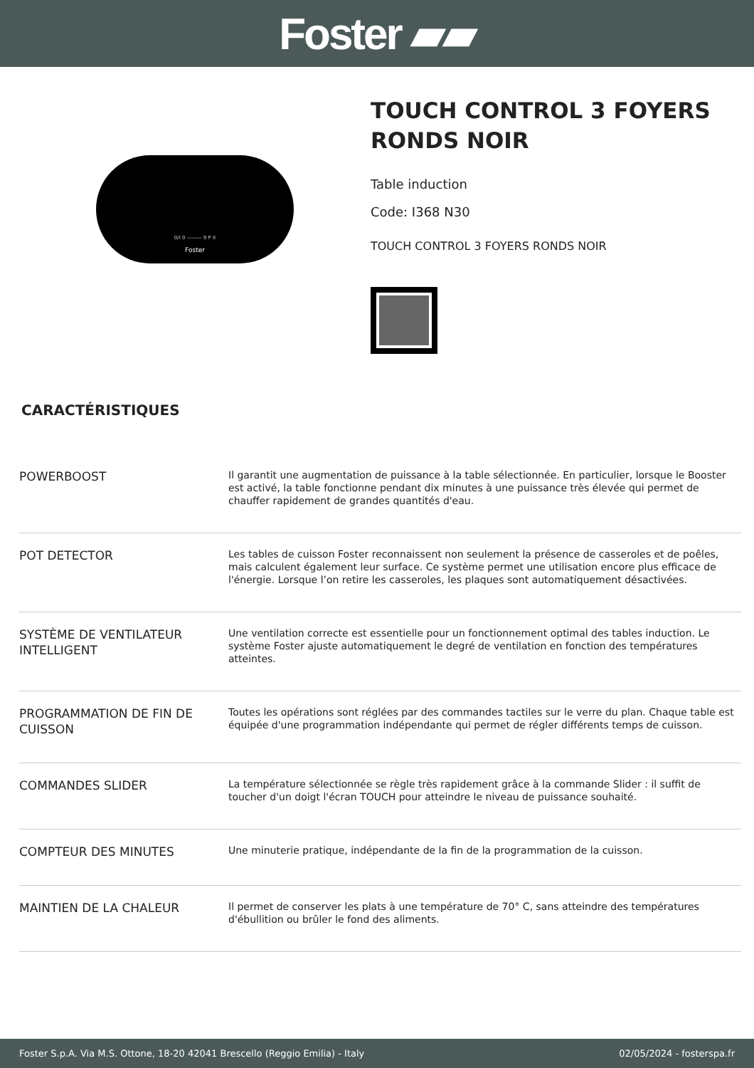Foster ▰▰
0/I 0 ——— 9 P II
Foster
TOUCH CONTROL 3 FOYERS RONDS NOIR
Table induction
Code: I368 N30
TOUCH CONTROL 3 FOYERS RONDS NOIR
CARACTÉRISTIQUES
| POWERBOOST | Il garantit une augmentation de puissance à la table sélectionnée. En particulier, lorsque le Booster est activé, la table fonctionne pendant dix minutes à une puissance très élevée qui permet de chauffer rapidement de grandes quantités d'eau. |
| POT DETECTOR | Les tables de cuisson Foster reconnaissent non seulement la présence de casseroles et de poêles, mais calculent également leur surface. Ce système permet une utilisation encore plus efficace de l'énergie. Lorsque l’on retire les casseroles, les plaques sont automatiquement désactivées. |
| SYSTÈME DE VENTILATEUR INTELLIGENT | Une ventilation correcte est essentielle pour un fonctionnement optimal des tables induction. Le système Foster ajuste automatiquement le degré de ventilation en fonction des températures atteintes. |
| PROGRAMMATION DE FIN DE CUISSON | Toutes les opérations sont réglées par des commandes tactiles sur le verre du plan. Chaque table est équipée d'une programmation indépendante qui permet de régler différents temps de cuisson. |
| COMMANDES SLIDER | La température sélectionnée se règle très rapidement grâce à la commande Slider : il suffit de toucher d'un doigt l'écran TOUCH pour atteindre le niveau de puissance souhaité. |
| COMPTEUR DES MINUTES | Une minuterie pratique, indépendante de la fin de la programmation de la cuisson. |
| MAINTIEN DE LA CHALEUR | Il permet de conserver les plats à une température de 70° C, sans atteindre des températures d'ébullition ou brûler le fond des aliments. |
Foster S.p.A. Via M.S. Ottone, 18-20 42041 Brescello (Reggio Emilia) - Italy 02/05/2024 - fosterspa.fr